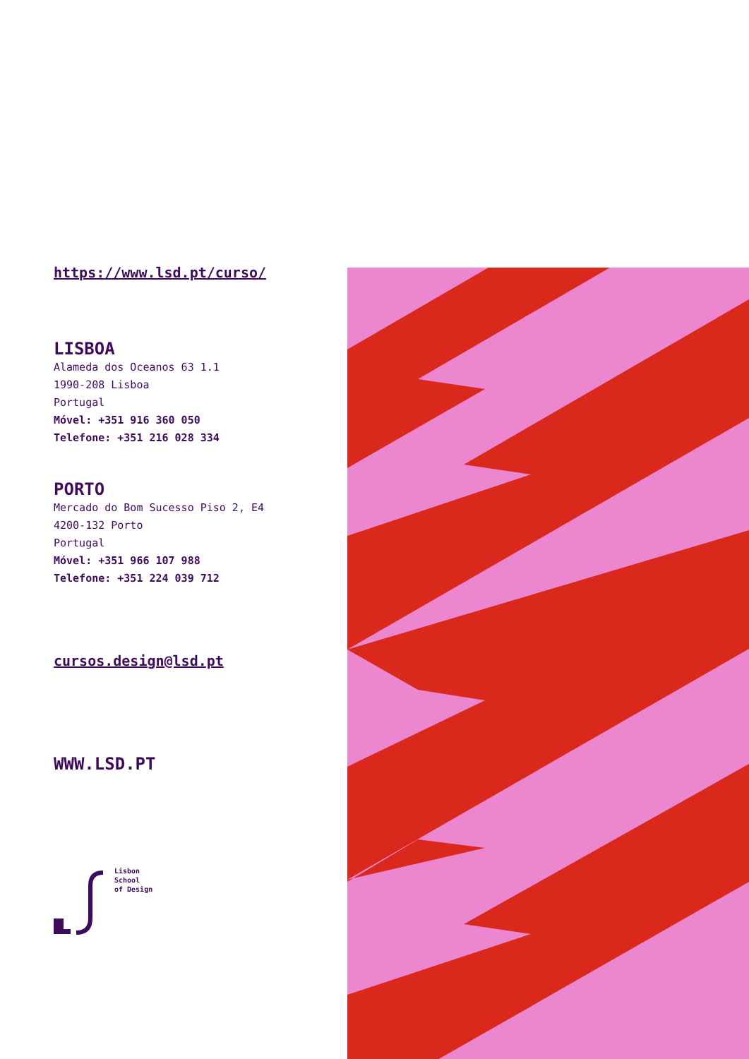https://www.lsd.pt/curso/
LISBOA
Alameda dos Oceanos 63 1.1
1990-208 Lisboa
Portugal
Móvel: +351 916 360 050
Telefone: +351 216 028 334
PORTO
Mercado do Bom Sucesso Piso 2, E4
4200-132 Porto
Portugal
Móvel: +351 966 107 988
Telefone: +351 224 039 712
cursos.design@lsd.pt
WWW.LSD.PT
Lisbon
School
of Design